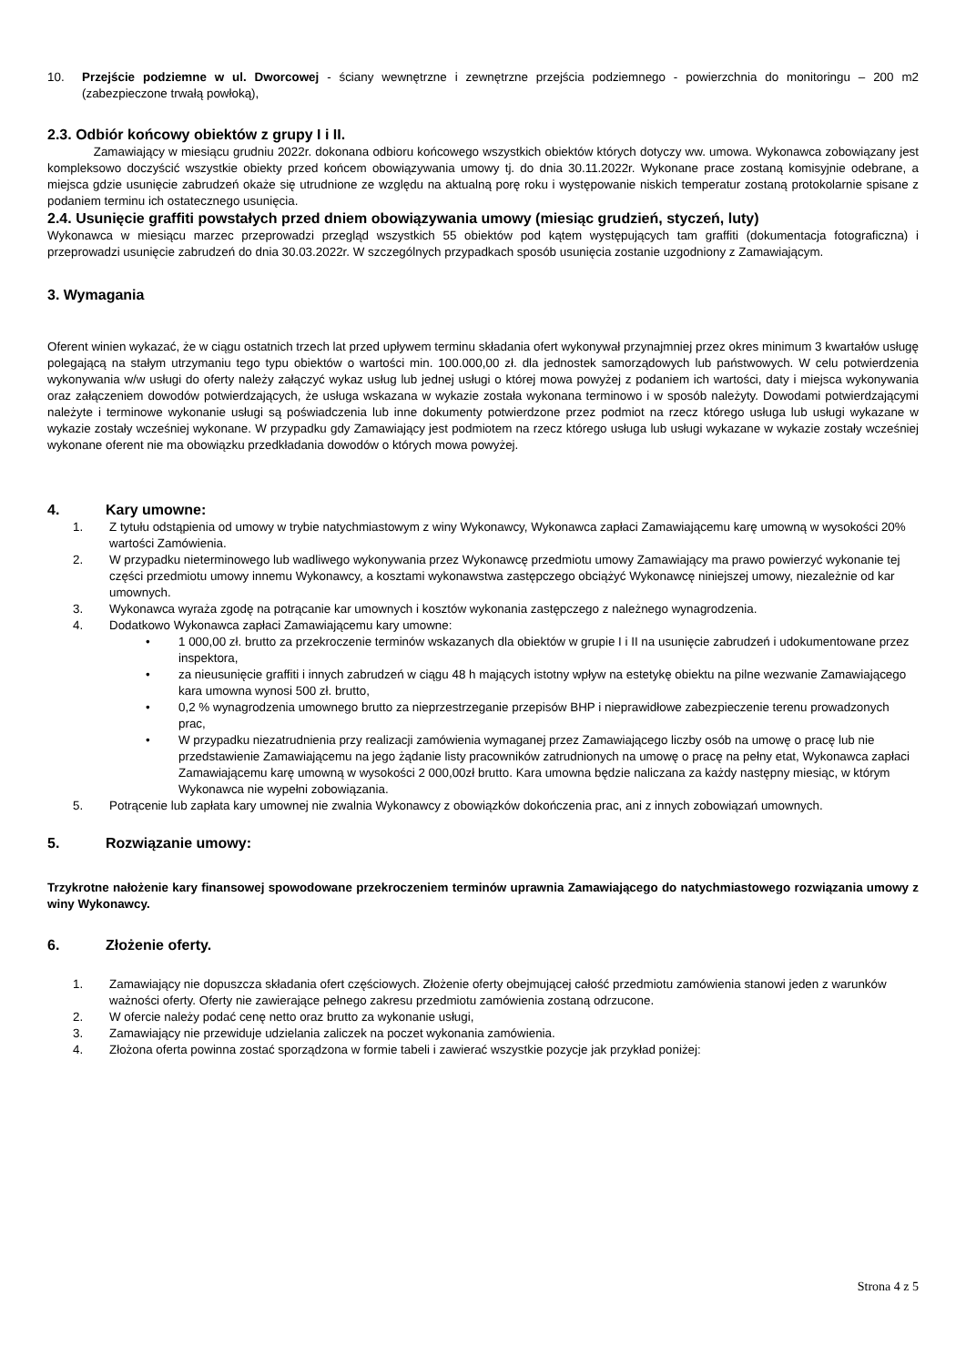10. Przejście podziemne w ul. Dworcowej - ściany wewnętrzne i zewnętrzne przejścia podziemnego - powierzchnia do monitoringu – 200 m2 (zabezpieczone trwałą powłoką),
2.3. Odbiór końcowy obiektów z grupy I i II.
Zamawiający w miesiącu grudniu 2022r. dokonana odbioru końcowego wszystkich obiektów których dotyczy ww. umowa. Wykonawca zobowiązany jest kompleksowo doczyścić wszystkie obiekty przed końcem obowiązywania umowy tj. do dnia 30.11.2022r. Wykonane prace zostaną komisyjnie odebrane, a miejsca gdzie usunięcie zabrudzeń okaże się utrudnione ze względu na aktualną porę roku i występowanie niskich temperatur zostaną protokolarnie spisane z podaniem terminu ich ostatecznego usunięcia.
2.4. Usunięcie graffiti powstałych przed dniem obowiązywania umowy (miesiąc grudzień, styczeń, luty)
Wykonawca w miesiącu marzec przeprowadzi przegląd wszystkich 55 obiektów pod kątem występujących tam graffiti (dokumentacja fotograficzna) i przeprowadzi usunięcie zabrudzeń do dnia 30.03.2022r. W szczególnych przypadkach sposób usunięcia zostanie uzgodniony z Zamawiającym.
3. Wymagania
Oferent winien wykazać, że w ciągu ostatnich trzech lat przed upływem terminu składania ofert wykonywał przynajmniej przez okres minimum 3 kwartałów usługę polegającą na stałym utrzymaniu tego typu obiektów o wartości min. 100.000,00 zł. dla jednostek samorządowych lub państwowych. W celu potwierdzenia wykonywania w/w usługi do oferty należy załączyć wykaz usług lub jednej usługi o której mowa powyżej z podaniem ich wartości, daty i miejsca wykonywania oraz załączeniem dowodów potwierdzających, że usługa wskazana w wykazie została wykonana terminowo i w sposób należyty. Dowodami potwierdzającymi należyte i terminowe wykonanie usługi są poświadczenia lub inne dokumenty potwierdzone przez podmiot na rzecz którego usługa lub usługi wykazane w wykazie zostały wcześniej wykonane. W przypadku gdy Zamawiający jest podmiotem na rzecz którego usługa lub usługi wykazane w wykazie zostały wcześniej wykonane oferent nie ma obowiązku przedkładania dowodów o których mowa powyżej.
4. Kary umowne:
1. Z tytułu odstąpienia od umowy w trybie natychmiastowym z winy Wykonawcy, Wykonawca zapłaci Zamawiającemu karę umowną w wysokości 20% wartości Zamówienia.
2. W przypadku nieterminowego lub wadliwego wykonywania przez Wykonawcę przedmiotu umowy Zamawiający ma prawo powierzyć wykonanie tej części przedmiotu umowy innemu Wykonawcy, a kosztami wykonawstwa zastępczego obciążyć Wykonawcę niniejszej umowy, niezależnie od kar umownych.
3. Wykonawca wyraża zgodę na potrącanie kar umownych i kosztów wykonania zastępczego z należnego wynagrodzenia.
4. Dodatkowo Wykonawca zapłaci Zamawiającemu kary umowne:
• 1 000,00 zł. brutto za przekroczenie terminów wskazanych dla obiektów w grupie I i II na usunięcie zabrudzeń i udokumentowane przez inspektora,
• za nieusunięcie graffiti i innych zabrudzeń w ciągu 48 h mających istotny wpływ na estetykę obiektu na pilne wezwanie Zamawiającego kara umowna wynosi 500 zł. brutto,
• 0,2 % wynagrodzenia umownego brutto za nieprzestrzeganie przepisów BHP i nieprawidłowe zabezpieczenie terenu prowadzonych prac,
• W przypadku niezatrudnienia przy realizacji zamówienia wymaganej przez Zamawiającego liczby osób na umowę o pracę lub nie przedstawienie Zamawiającemu na jego żądanie listy pracowników zatrudnionych na umowę o pracę na pełny etat, Wykonawca zapłaci Zamawiającemu karę umowną w wysokości 2 000,00zł brutto. Kara umowna będzie naliczana za każdy następny miesiąc, w którym Wykonawca nie wypełni zobowiązania.
5. Potrącenie lub zapłata kary umownej nie zwalnia Wykonawcy z obowiązków dokończenia prac, ani z innych zobowiązań umownych.
5. Rozwiązanie umowy:
Trzykrotne nałożenie kary finansowej spowodowane przekroczeniem terminów uprawnia Zamawiającego do natychmiastowego rozwiązania umowy z winy Wykonawcy.
6. Złożenie oferty.
1. Zamawiający nie dopuszcza składania ofert częściowych. Złożenie oferty obejmującej całość przedmiotu zamówienia stanowi jeden z warunków ważności oferty. Oferty nie zawierające pełnego zakresu przedmiotu zamówienia zostaną odrzucone.
2. W ofercie należy podać cenę netto oraz brutto za wykonanie usługi,
3. Zamawiający nie przewiduje udzielania zaliczek na poczet wykonania zamówienia.
4. Złożona oferta powinna zostać sporządzona w formie tabeli i zawierać wszystkie pozycje jak przykład poniżej:
Strona 4 z 5